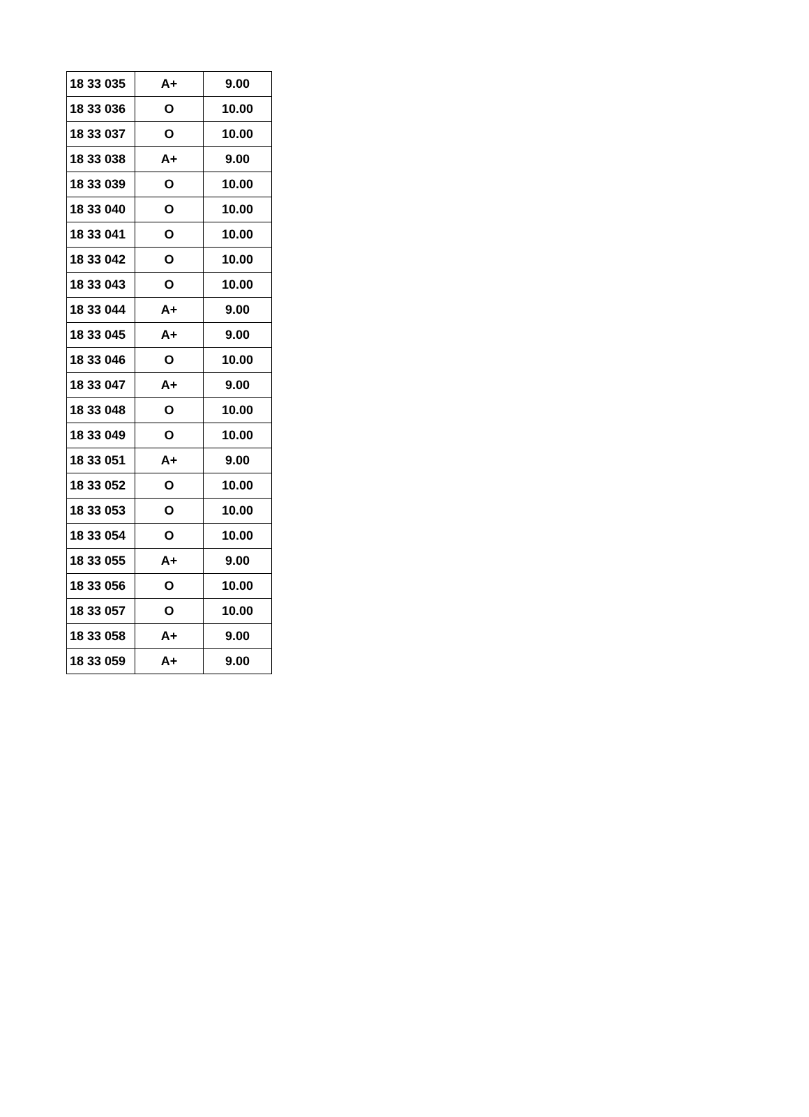| 18 33 035 | A+ | 9.00 |
| 18 33 036 | O | 10.00 |
| 18 33 037 | O | 10.00 |
| 18 33 038 | A+ | 9.00 |
| 18 33 039 | O | 10.00 |
| 18 33 040 | O | 10.00 |
| 18 33 041 | O | 10.00 |
| 18 33 042 | O | 10.00 |
| 18 33 043 | O | 10.00 |
| 18 33 044 | A+ | 9.00 |
| 18 33 045 | A+ | 9.00 |
| 18 33 046 | O | 10.00 |
| 18 33 047 | A+ | 9.00 |
| 18 33 048 | O | 10.00 |
| 18 33 049 | O | 10.00 |
| 18 33 051 | A+ | 9.00 |
| 18 33 052 | O | 10.00 |
| 18 33 053 | O | 10.00 |
| 18 33 054 | O | 10.00 |
| 18 33 055 | A+ | 9.00 |
| 18 33 056 | O | 10.00 |
| 18 33 057 | O | 10.00 |
| 18 33 058 | A+ | 9.00 |
| 18 33 059 | A+ | 9.00 |